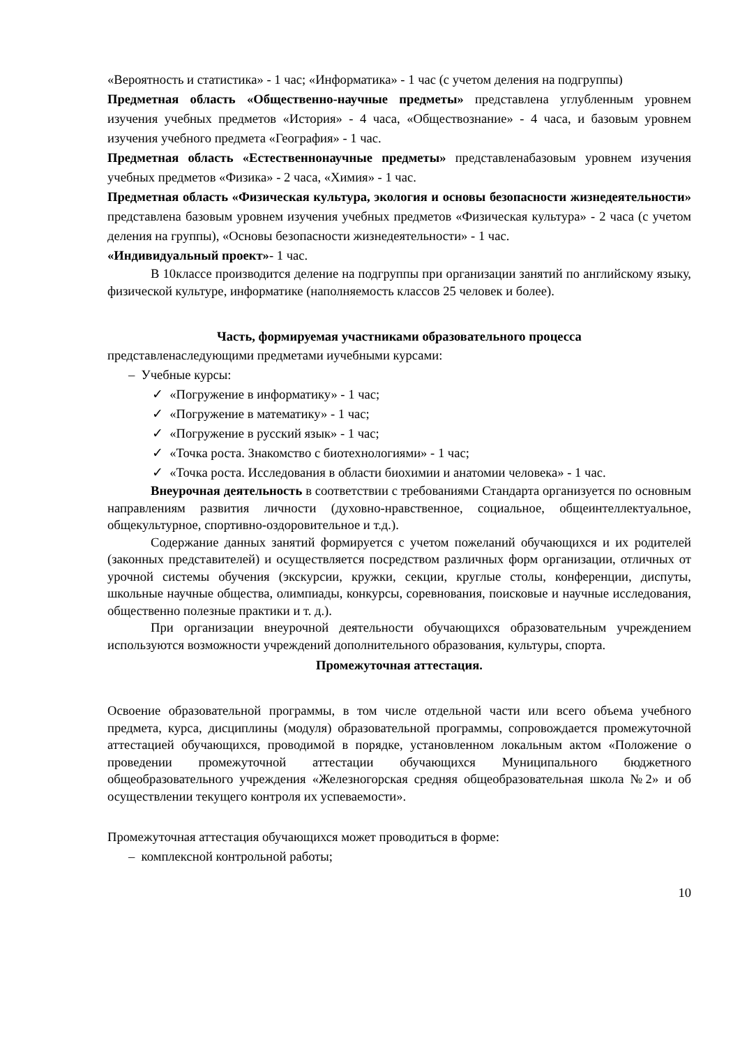«Вероятность и статистика» - 1 час; «Информатика» - 1 час (с учетом деления на подгруппы)
Предметная область «Общественно-научные предметы» представлена углубленным уровнем изучения учебных предметов «История» - 4 часа, «Обществознание» - 4 часа, и базовым уровнем изучения учебного предмета «География» - 1 час.
Предметная область «Естественнонаучные предметы» представленабазовым уровнем изучения учебных предметов «Физика» - 2 часа, «Химия» - 1 час.
Предметная область «Физическая культура, экология и основы безопасности жизнедеятельности» представлена базовым уровнем изучения учебных предметов «Физическая культура» - 2 часа (с учетом деления на группы), «Основы безопасности жизнедеятельности» - 1 час.
«Индивидуальный проект»- 1 час.
В 10классе производится деление на подгруппы при организации занятий по английскому языку, физической культуре, информатике (наполняемость классов 25 человек и более).
Часть, формируемая участниками образовательного процесса
представленаследующими предметами иучебными курсами:
– Учебные курсы:
✓ «Погружение в информатику» - 1 час;
✓ «Погружение в математику» - 1 час;
✓ «Погружение в русский язык» - 1 час;
✓ «Точка роста. Знакомство с биотехнологиями» - 1 час;
✓ «Точка роста. Исследования в области биохимии и анатомии человека» - 1 час.
Внеурочная деятельность в соответствии с требованиями Стандарта организуется по основным направлениям развития личности (духовно-нравственное, социальное, общеинтеллектуальное, общекультурное, спортивно-оздоровительное и т.д.).
Содержание данных занятий формируется с учетом пожеланий обучающихся и их родителей (законных представителей) и осуществляется посредством различных форм организации, отличных от урочной системы обучения (экскурсии, кружки, секции, круглые столы, конференции, диспуты, школьные научные общества, олимпиады, конкурсы, соревнования, поисковые и научные исследования, общественно полезные практики и т. д.).
При организации внеурочной деятельности обучающихся образовательным учреждением используются возможности учреждений дополнительного образования, культуры, спорта.
Промежуточная аттестация.
Освоение образовательной программы, в том числе отдельной части или всего объема учебного предмета, курса, дисциплины (модуля) образовательной программы, сопровождается промежуточной аттестацией обучающихся, проводимой в порядке, установленном локальным актом «Положение о проведении промежуточной аттестации обучающихся Муниципального бюджетного общеобразовательного учреждения «Железногорская средняя общеобразовательная школа №2» и об осуществлении текущего контроля их успеваемости».
Промежуточная аттестация обучающихся может проводиться в форме:
– комплексной контрольной работы;
10